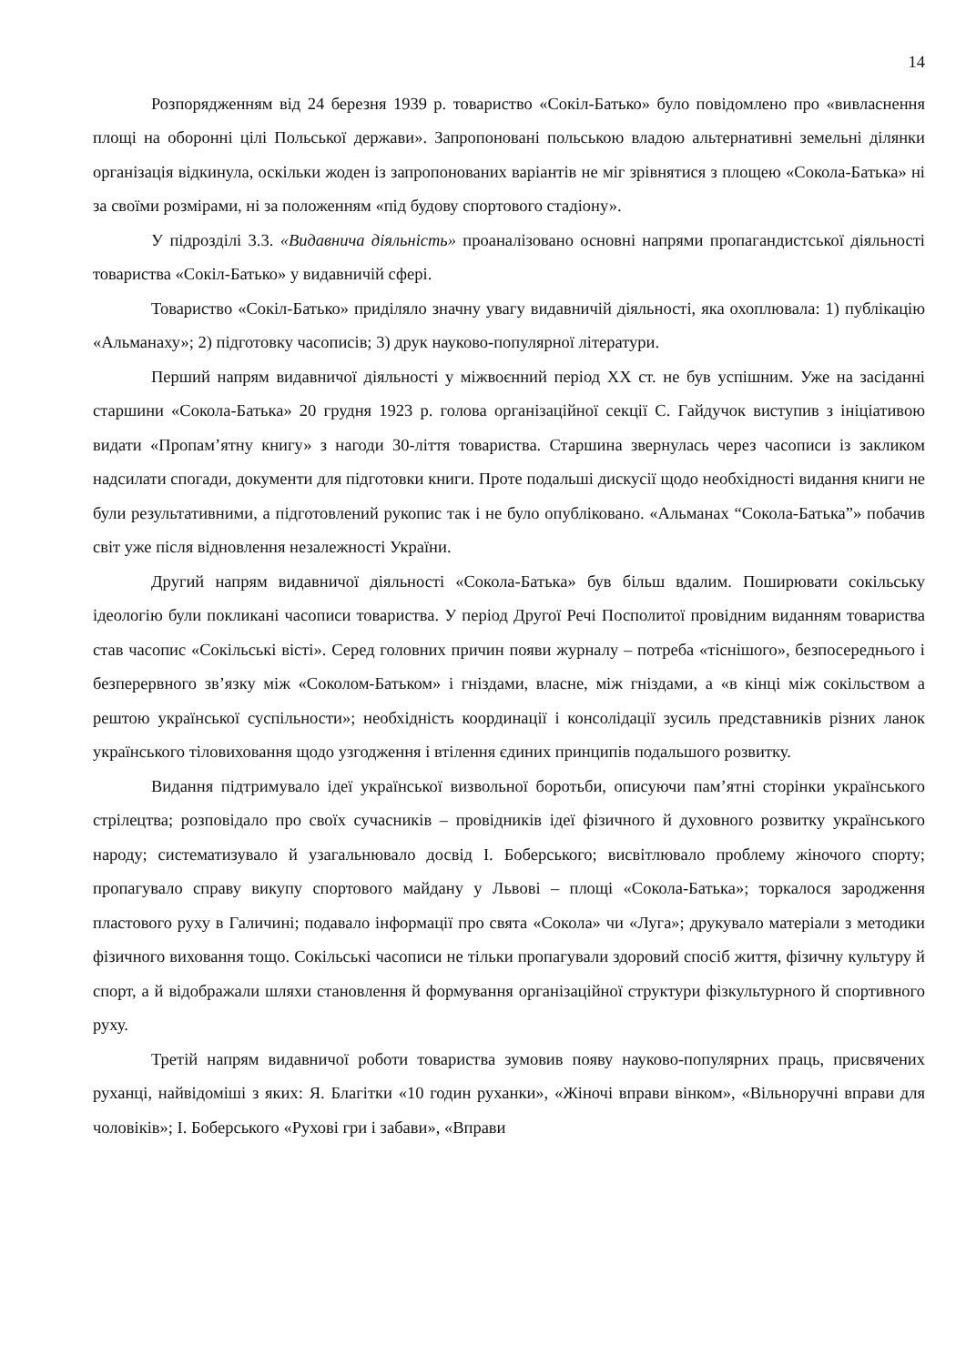14
Розпорядженням від 24 березня 1939 р. товариство «Сокіл-Батько» було повідомлено про «вивласнення площі на оборонні цілі Польської держави». Запропоновані польською владою альтернативні земельні ділянки організація відкинула, оскільки жоден із запропонованих варіантів не міг зрівнятися з площею «Сокола-Батька» ні за своїми розмірами, ні за положенням «під будову спортового стадіону».
У підрозділі 3.3. «Видавнича діяльність» проаналізовано основні напрями пропагандистської діяльності товариства «Сокіл-Батько» у видавничій сфері.
Товариство «Сокіл-Батько» приділяло значну увагу видавничій діяльності, яка охоплювала: 1) публікацію «Альманаху»; 2) підготовку часописів; 3) друк науково-популярної літератури.
Перший напрям видавничої діяльності у міжвоєнний період ХХ ст. не був успішним. Уже на засіданні старшини «Сокола-Батька» 20 грудня 1923 р. голова організаційної секції С. Гайдучок виступив з ініціативою видати «Пропам’ятну книгу» з нагоди 30-ліття товариства. Старшина звернулась через часописи із закликом надсилати спогади, документи для підготовки книги. Проте подальші дискусії щодо необхідності видання книги не були результативними, а підготовлений рукопис так і не було опубліковано. «Альманах “Сокола-Батька”» побачив світ уже після відновлення незалежності України.
Другий напрям видавничої діяльності «Сокола-Батька» був більш вдалим. Поширювати сокільську ідеологію були покликані часописи товариства. У період Другої Речі Посполитої провідним виданням товариства став часопис «Сокільські вісті». Серед головних причин появи журналу – потреба «тіснішого», безпосереднього і безперервного зв’язку між «Соколом-Батьком» і гніздами, власне, між гніздами, а «в кінці між сокільством а рештою української суспільности»; необхідність координації і консолідації зусиль представників різних ланок українського тіловиховання щодо узгодження і втілення єдиних принципів подальшого розвитку.
Видання підтримувало ідеї української визвольної боротьби, описуючи пам’ятні сторінки українського стрілецтва; розповідало про своїх сучасників – провідників ідеї фізичного й духовного розвитку українського народу; систематизувало й узагальнювало досвід І. Боберського; висвітлювало проблему жіночого спорту; пропагувало справу викупу спортового майдану у Львові – площі «Сокола-Батька»; торкалося зародження пластового руху в Галичині; подавало інформації про свята «Сокола» чи «Луга»; друкувало матеріали з методики фізичного виховання тощо. Сокільські часописи не тільки пропагували здоровий спосіб життя, фізичну культуру й спорт, а й відображали шляхи становлення й формування організаційної структури фізкультурного й спортивного руху.
Третій напрям видавничої роботи товариства зумовив появу науково-популярних праць, присвячених руханці, найвідоміші з яких: Я. Благітки «10 годин руханки», «Жіночі вправи вінком», «Вільноручні вправи для чоловіків»; І. Боберського «Рухові гри і забави», «Вправи